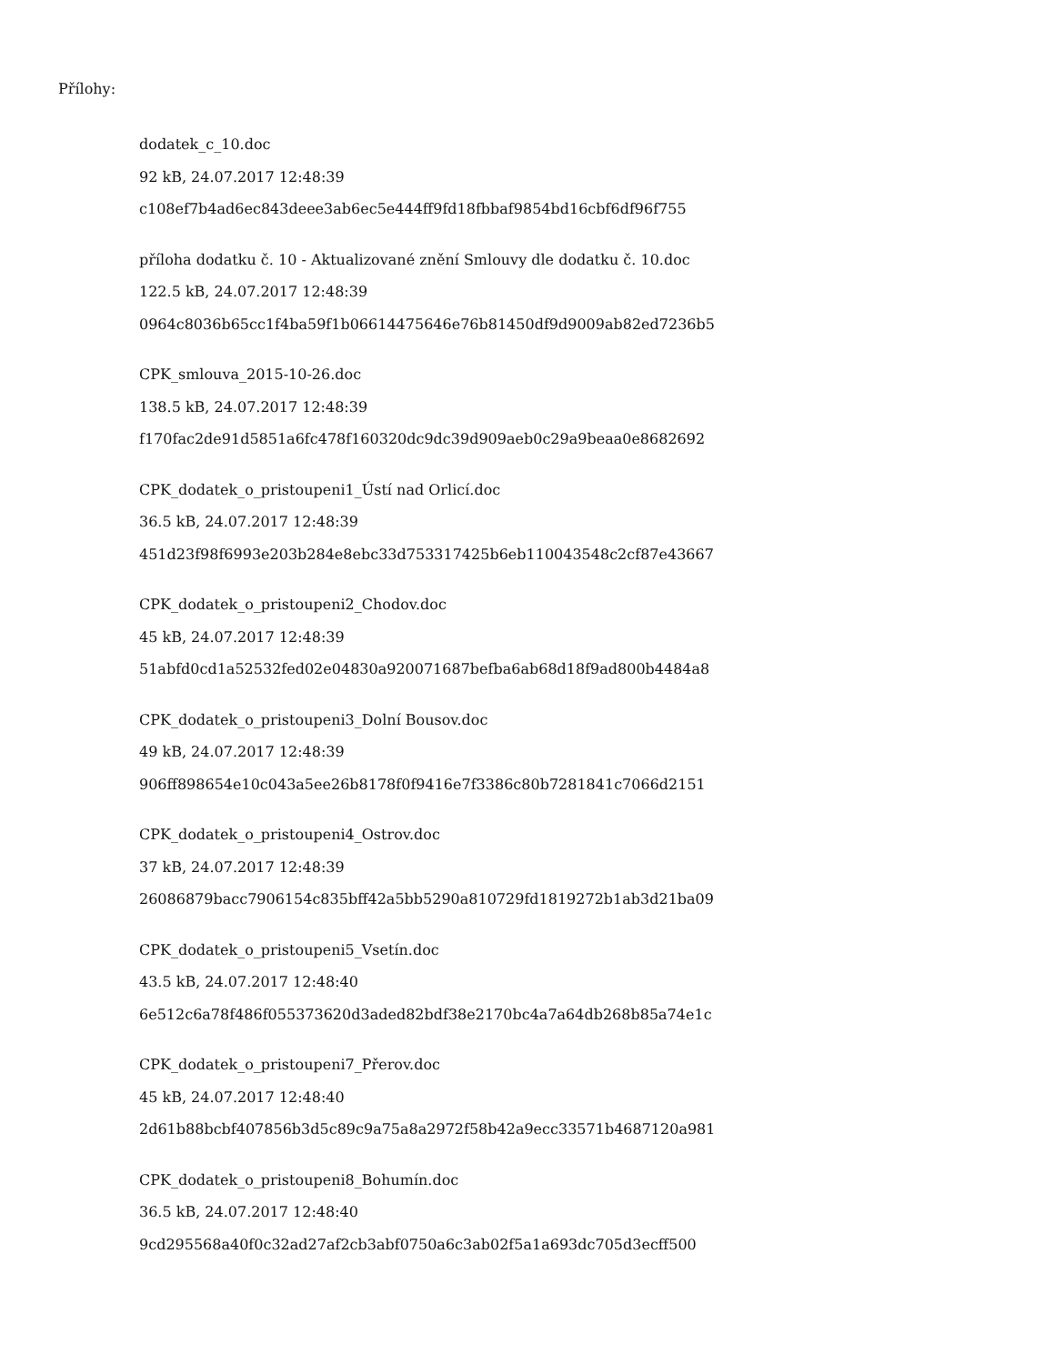Přílohy:
dodatek_c_10.doc
92 kB, 24.07.2017 12:48:39
c108ef7b4ad6ec843deee3ab6ec5e444ff9fd18fbbaf9854bd16cbf6df96f755
příloha dodatku č. 10 - Aktualizované znění Smlouvy dle dodatku č. 10.doc
122.5 kB, 24.07.2017 12:48:39
0964c8036b65cc1f4ba59f1b06614475646e76b81450df9d9009ab82ed7236b5
CPK_smlouva_2015-10-26.doc
138.5 kB, 24.07.2017 12:48:39
f170fac2de91d5851a6fc478f160320dc9dc39d909aeb0c29a9beaa0e8682692
CPK_dodatek_o_pristoupeni1_Ústí nad Orlicí.doc
36.5 kB, 24.07.2017 12:48:39
451d23f98f6993e203b284e8ebc33d753317425b6eb110043548c2cf87e43667
CPK_dodatek_o_pristoupeni2_Chodov.doc
45 kB, 24.07.2017 12:48:39
51abfd0cd1a52532fed02e04830a920071687befba6ab68d18f9ad800b4484a8
CPK_dodatek_o_pristoupeni3_Dolní Bousov.doc
49 kB, 24.07.2017 12:48:39
906ff898654e10c043a5ee26b8178f0f9416e7f3386c80b7281841c7066d2151
CPK_dodatek_o_pristoupeni4_Ostrov.doc
37 kB, 24.07.2017 12:48:39
26086879bacc7906154c835bff42a5bb5290a810729fd1819272b1ab3d21ba09
CPK_dodatek_o_pristoupeni5_Vsetín.doc
43.5 kB, 24.07.2017 12:48:40
6e512c6a78f486f055373620d3aded82bdf38e2170bc4a7a64db268b85a74e1c
CPK_dodatek_o_pristoupeni7_Přerov.doc
45 kB, 24.07.2017 12:48:40
2d61b88bcbf407856b3d5c89c9a75a8a2972f58b42a9ecc33571b4687120a981
CPK_dodatek_o_pristoupeni8_Bohumín.doc
36.5 kB, 24.07.2017 12:48:40
9cd295568a40f0c32ad27af2cb3abf0750a6c3ab02f5a1a693dc705d3ecff500